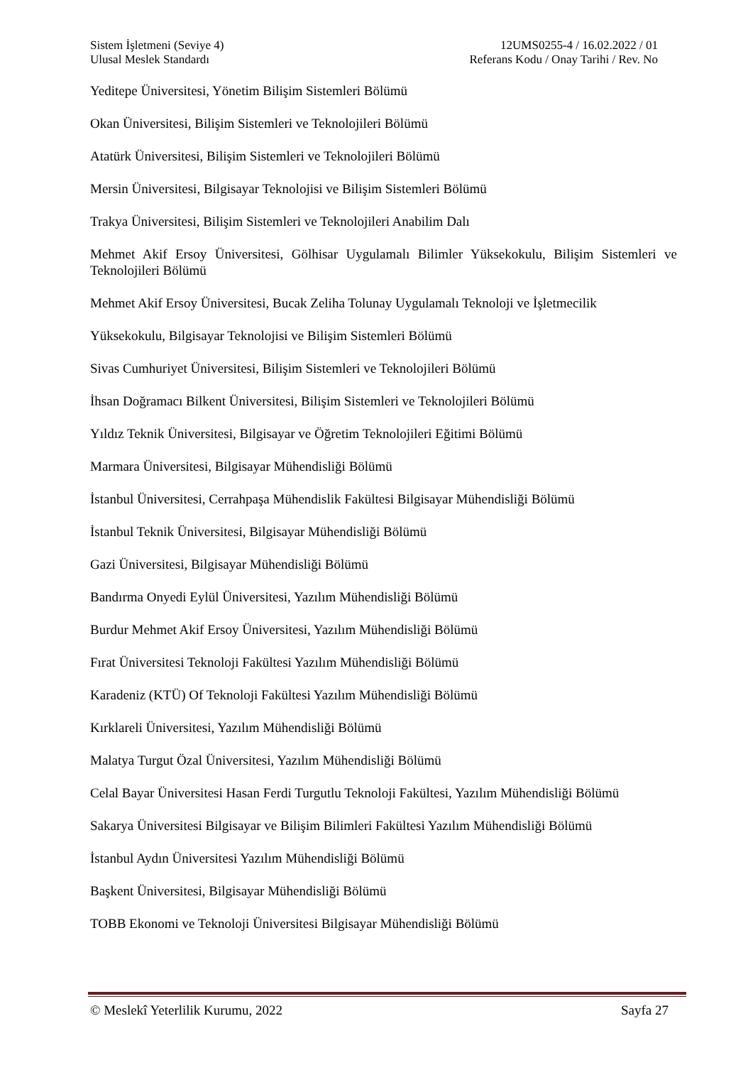Sistem İşletmeni (Seviye 4) 12UMS0255-4 / 16.02.2022 / 01
Ulusal Meslek Standardı Referans Kodu / Onay Tarihi / Rev. No
Yeditepe Üniversitesi, Yönetim Bilişim Sistemleri Bölümü
Okan Üniversitesi, Bilişim Sistemleri ve Teknolojileri Bölümü
Atatürk Üniversitesi, Bilişim Sistemleri ve Teknolojileri Bölümü
Mersin Üniversitesi, Bilgisayar Teknolojisi ve Bilişim Sistemleri Bölümü
Trakya Üniversitesi, Bilişim Sistemleri ve Teknolojileri Anabilim Dalı
Mehmet Akif Ersoy Üniversitesi, Gölhisar Uygulamalı Bilimler Yüksekokulu, Bilişim Sistemleri ve Teknolojileri Bölümü
Mehmet Akif Ersoy Üniversitesi, Bucak Zeliha Tolunay Uygulamalı Teknoloji ve İşletmecilik
Yüksekokulu, Bilgisayar Teknolojisi ve Bilişim Sistemleri Bölümü
Sivas Cumhuriyet Üniversitesi, Bilişim Sistemleri ve Teknolojileri Bölümü
İhsan Doğramacı Bilkent Üniversitesi, Bilişim Sistemleri ve Teknolojileri Bölümü
Yıldız Teknik Üniversitesi, Bilgisayar ve Öğretim Teknolojileri Eğitimi Bölümü
Marmara Üniversitesi, Bilgisayar Mühendisliği Bölümü
İstanbul Üniversitesi, Cerrahpaşa Mühendislik Fakültesi Bilgisayar Mühendisliği Bölümü
İstanbul Teknik Üniversitesi, Bilgisayar Mühendisliği Bölümü
Gazi Üniversitesi, Bilgisayar Mühendisliği Bölümü
Bandırma Onyedi Eylül Üniversitesi, Yazılım Mühendisliği Bölümü
Burdur Mehmet Akif Ersoy Üniversitesi, Yazılım Mühendisliği Bölümü
Fırat Üniversitesi Teknoloji Fakültesi Yazılım Mühendisliği Bölümü
Karadeniz (KTÜ) Of Teknoloji Fakültesi Yazılım Mühendisliği Bölümü
Kırklareli Üniversitesi, Yazılım Mühendisliği Bölümü
Malatya Turgut Özal Üniversitesi, Yazılım Mühendisliği Bölümü
Celal Bayar Üniversitesi Hasan Ferdi Turgutlu Teknoloji Fakültesi, Yazılım Mühendisliği Bölümü
Sakarya Üniversitesi Bilgisayar ve Bilişim Bilimleri Fakültesi Yazılım Mühendisliği Bölümü
İstanbul Aydın Üniversitesi Yazılım Mühendisliği Bölümü
Başkent Üniversitesi, Bilgisayar Mühendisliği Bölümü
TOBB Ekonomi ve Teknoloji Üniversitesi Bilgisayar Mühendisliği Bölümü
© Meslekî Yeterlilik Kurumu, 2022 Sayfa 27